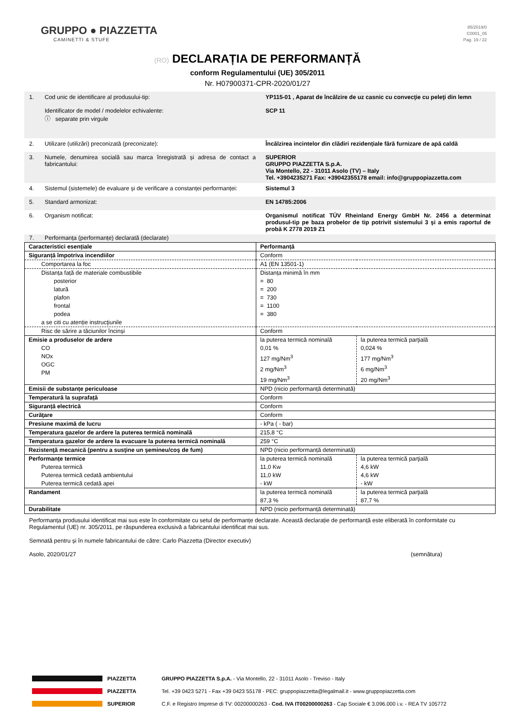GRUPPO ● PIAZZETTA
CAMINETTI & STUFE
85/2019/0
C0001_05
Pag. 19 / 22
(RO) DECLARAȚIA DE PERFORMANȚĂ
conform Regulamentului (UE) 305/2011
Nr. H07900371-CPR-2020/01/27
1. Cod unic de identificare al produsului-tip:
Identificator de model / modelelor echivalente:
ⓘ separate prin virgule
YP115-01 , Aparat de încălzire de uz casnic cu convecţie cu peleţi din lemn
SCP 11
2. Utilizare (utilizări) preconizată (preconizate): Încălzirea incintelor din clădiri rezidențiale fără furnizare de apă caldă
3. Numele, denumirea socială sau marca înregistrată și adresa de contact a fabricantului:
SUPERIOR
GRUPPO PIAZZETTA S.p.A.
Via Montello, 22 - 31011 Asolo (TV) – Italy
Tel. +3904235271 Fax: +39042355178 email: info@gruppopiazzetta.com
4. Sistemul (sistemele) de evaluare și de verificare a constanței performanței:
Sistemul 3
5. Standard armonizat: EN 14785:2006
6. Organism notificat: Organismul notificat TÜV Rheinland Energy GmbH Nr. 2456 a determinat produsul-tip pe baza probelor de tip potrivit sistemului 3 şi a emis raportul de probă K 2778 2019 Z1
7. Performanța (performanțe) declarată (declarate)
| Caracteristici esențiale | Performanță | |
| Siguranță împotriva incendiilor | Conform | |
| Comportarea la foc | A1 (EN 13501-1) | |
| Distanța față de materiale combustibile posterior latură plafon frontal podea a se citi cu atenție instrucţiunile | Distanța minimă în mm = 80 = 200 = 730 = 1100 = 380 | |
| Risc de sărire a tăciunilor încinși | Conform | |
| Emisie a produselor de ardere CO NOx OGC PM | la puterea termică nominală 0,01 % 127 mg/Nm<sup>3</sup> 2 mg/Nm<sup>3</sup> 19 mg/Nm<sup>3</sup> | la puterea termică parţială 0,024 % 177 mg/Nm<sup>3</sup> 6 mg/Nm<sup>3</sup> 20 mg/Nm<sup>3</sup> |
| Emisii de substanțe periculoase | NPD (nicio performanță determinată) | |
| Temperatură la suprafață | Conform | |
| Siguranță electrică | Conform | |
| Curăţare | Conform | |
| Presiune maximă de lucru | - kPa ( - bar) | |
| Temperatura gazelor de ardere la puterea termică nominală | 215,8 °C | |
| Temperatura gazelor de ardere la evacuare la puterea termică nominală | 259 °C | |
| Rezistenţă mecanică (pentru a susţine un şemineu/coş de fum) | NPD (nicio performanță determinată) | |
| Performanțe termice Puterea termică Puterea termică cedată ambientului Puterea termică cedată apei | la puterea termică nominală 11,0 Kw 11,0 kW - kW | la puterea termică parţială 4,6 kW 4,6 kW - kW |
| Randament | la puterea termică nominală 87,3 % | la puterea termică parţială 87,7 % |
| Durabilitate | NPD (nicio performanță determinată) | |
Performanța produsului identificat mai sus este în conformitate cu setul de performanțe declarate. Această declarație de performanță este eliberată în conformitate cu Regulamentul (UE) nr. 305/2011, pe răspunderea exclusivă a fabricantului identificat mai sus.
Semnată pentru și în numele fabricantului de către: Carlo Piazzetta (Director executiv)
Asolo, 2020/01/27 (semnătura)
PIAZZETTA GRUPPO PIAZZETTA S.p.A. - Via Montello, 22 - 31011 Asolo - Treviso - Italy
PIAZZETTA Tel. +39 0423 5271 - Fax +39 0423 55178 - PEC: gruppopiazzetta@legalmail.it - www.gruppopiazzetta.com
SUPERIOR C.F. e Registro Imprese di TV: 00200000263 - Cod. IVA IT00200000263 - Cap Sociale € 3.096.000 i.v. - REA TV 105772